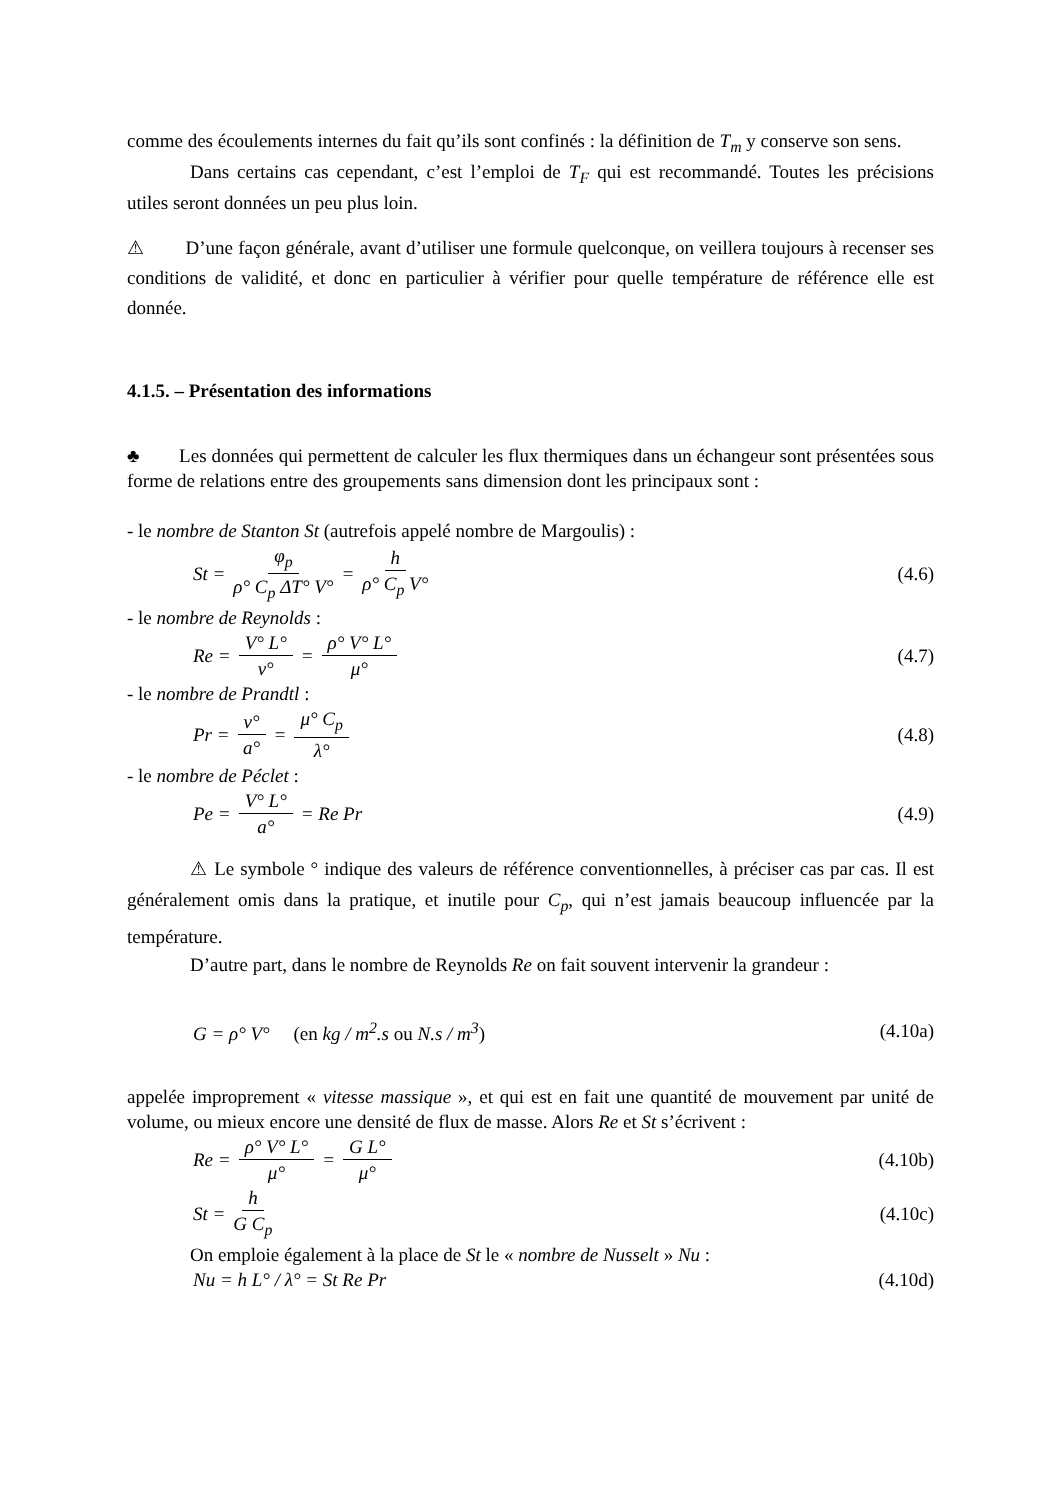comme des écoulements internes du fait qu’ils sont confinés : la définition de T<sub>m</sub> y conserve son sens.
Dans certains cas cependant, c’est l’emploi de T<sub>F</sub> qui est recommandé. Toutes les précisions utiles seront données un peu plus loin.
⚠ D’une façon générale, avant d’utiliser une formule quelconque, on veillera toujours à recenser ses conditions de validité, et donc en particulier à vérifier pour quelle température de référence elle est donnée.
4.1.5. – Présentation des informations
♣ Les données qui permettent de calculer les flux thermiques dans un échangeur sont présentées sous forme de relations entre des groupements sans dimension dont les principaux sont :
- le nombre de Stanton St (autrefois appelé nombre de Margoulis) :
St = φ<sub>p</sub> ρ° C<sub>p</sub> ΔT° V° = h ρ° C<sub>p</sub> V°
(4.6)
- le nombre de Reynolds :
Re = V° L° ν° = ρ° V° L° μ° (4.7)
- le nombre de Prandtl :
Pr = ν° a° = μ° C<sub>p</sub> λ° (4.8)
- le nombre de Péclet :
Pe = V° L° a° = Re Pr (4.9)
⚠ Le symbole ° indique des valeurs de référence conventionnelles, à préciser cas par cas. Il est généralement omis dans la pratique, et inutile pour C<sub>p</sub>, qui n’est jamais beaucoup influencée par la température.
D’autre part, dans le nombre de Reynolds Re on fait souvent intervenir la grandeur :
G = ρ° V° (en kg / m<sup>2</sup>.s ou N.s / m<sup>3</sup>)
(4.10a)
appelée improprement « vitesse massique », et qui est en fait une quantité de mouvement par unité de volume, ou mieux encore une densité de flux de masse. Alors Re et St s’écrivent :
Re = ρ° V° L° μ° = G L° μ° (4.10b)
St = h G C<sub>p</sub> (4.10c)
On emploie également à la place de St le « nombre de Nusselt » Nu :
Nu = h L° / λ° = St Re Pr (4.10d)